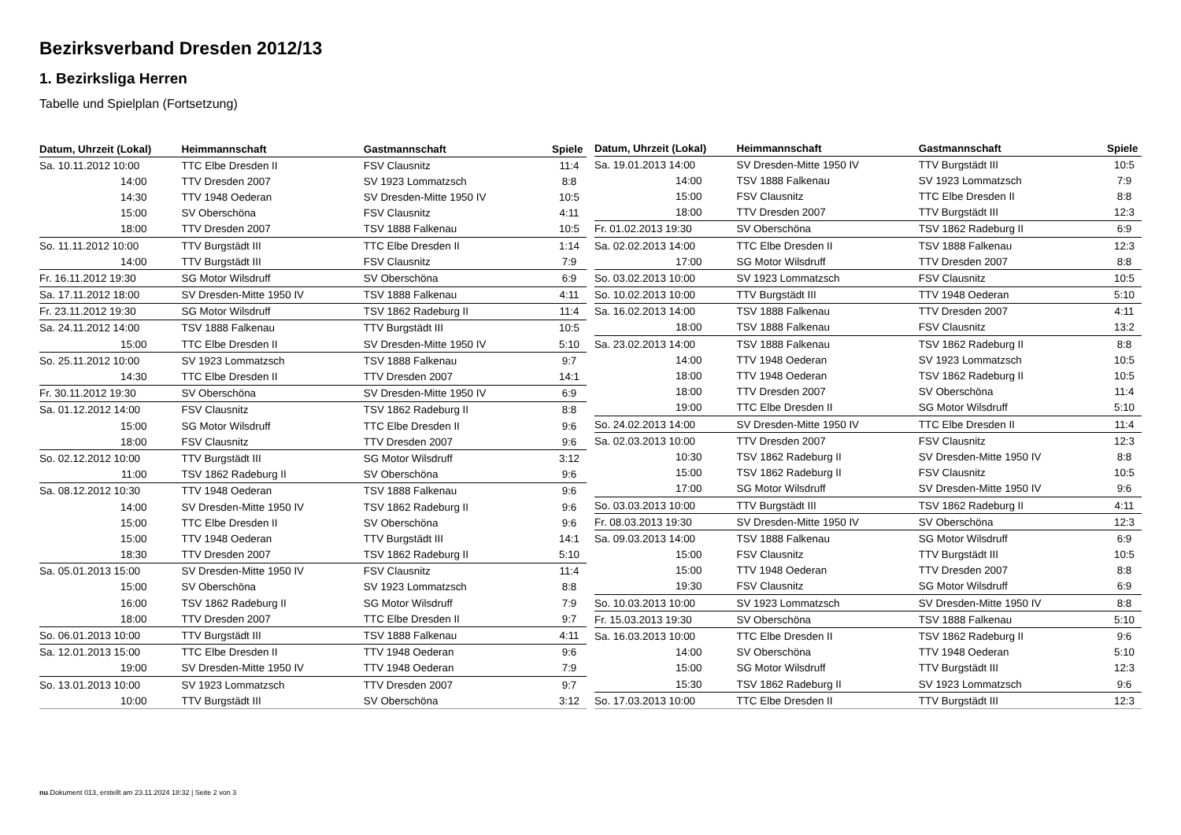Bezirksverband Dresden 2012/13
1. Bezirksliga Herren
Tabelle und Spielplan (Fortsetzung)
| Datum, Uhrzeit (Lokal) | Heimmannschaft | Gastmannschaft | Spiele |
| --- | --- | --- | --- |
| Sa. 10.11.2012 10:00 | TTC Elbe Dresden II | FSV Clausnitz | 11:4 |
| 14:00 | TTV Dresden 2007 | SV 1923 Lommatzsch | 8:8 |
| 14:30 | TTV 1948 Oederan | SV Dresden-Mitte 1950 IV | 10:5 |
| 15:00 | SV Oberschöna | FSV Clausnitz | 4:11 |
| 18:00 | TTV Dresden 2007 | TSV 1888 Falkenau | 10:5 |
| So. 11.11.2012 10:00 | TTV Burgstädt III | TTC Elbe Dresden II | 1:14 |
| 14:00 | TTV Burgstädt III | FSV Clausnitz | 7:9 |
| Fr. 16.11.2012 19:30 | SG Motor Wilsdruff | SV Oberschöna | 6:9 |
| Sa. 17.11.2012 18:00 | SV Dresden-Mitte 1950 IV | TSV 1888 Falkenau | 4:11 |
| Fr. 23.11.2012 19:30 | SG Motor Wilsdruff | TSV 1862 Radeburg II | 11:4 |
| Sa. 24.11.2012 14:00 | TSV 1888 Falkenau | TTV Burgstädt III | 10:5 |
| 15:00 | TTC Elbe Dresden II | SV Dresden-Mitte 1950 IV | 5:10 |
| So. 25.11.2012 10:00 | SV 1923 Lommatzsch | TSV 1888 Falkenau | 9:7 |
| 14:30 | TTC Elbe Dresden II | TTV Dresden 2007 | 14:1 |
| Fr. 30.11.2012 19:30 | SV Oberschöna | SV Dresden-Mitte 1950 IV | 6:9 |
| Sa. 01.12.2012 14:00 | FSV Clausnitz | TSV 1862 Radeburg II | 8:8 |
| 15:00 | SG Motor Wilsdruff | TTC Elbe Dresden II | 9:6 |
| 18:00 | FSV Clausnitz | TTV Dresden 2007 | 9:6 |
| So. 02.12.2012 10:00 | TTV Burgstädt III | SG Motor Wilsdruff | 3:12 |
| 11:00 | TSV 1862 Radeburg II | SV Oberschöna | 9:6 |
| Sa. 08.12.2012 10:30 | TTV 1948 Oederan | TSV 1888 Falkenau | 9:6 |
| 14:00 | SV Dresden-Mitte 1950 IV | TSV 1862 Radeburg II | 9:6 |
| 15:00 | TTC Elbe Dresden II | SV Oberschöna | 9:6 |
| 15:00 | TTV 1948 Oederan | TTV Burgstädt III | 14:1 |
| 18:30 | TTV Dresden 2007 | TSV 1862 Radeburg II | 5:10 |
| Sa. 05.01.2013 15:00 | SV Dresden-Mitte 1950 IV | FSV Clausnitz | 11:4 |
| 15:00 | SV Oberschöna | SV 1923 Lommatzsch | 8:8 |
| 16:00 | TSV 1862 Radeburg II | SG Motor Wilsdruff | 7:9 |
| 18:00 | TTV Dresden 2007 | TTC Elbe Dresden II | 9:7 |
| So. 06.01.2013 10:00 | TTV Burgstädt III | TSV 1888 Falkenau | 4:11 |
| Sa. 12.01.2013 15:00 | TTC Elbe Dresden II | TTV 1948 Oederan | 9:6 |
| 19:00 | SV Dresden-Mitte 1950 IV | TTV 1948 Oederan | 7:9 |
| So. 13.01.2013 10:00 | SV 1923 Lommatzsch | TTV Dresden 2007 | 9:7 |
| 10:00 | TTV Burgstädt III | SV Oberschöna | 3:12 |
| Datum, Uhrzeit (Lokal) | Heimmannschaft | Gastmannschaft | Spiele |
| --- | --- | --- | --- |
| Sa. 19.01.2013 14:00 | SV Dresden-Mitte 1950 IV | TTV Burgstädt III | 10:5 |
| 14:00 | TSV 1888 Falkenau | SV 1923 Lommatzsch | 7:9 |
| 15:00 | FSV Clausnitz | TTC Elbe Dresden II | 8:8 |
| 18:00 | TTV Dresden 2007 | TTV Burgstädt III | 12:3 |
| Fr. 01.02.2013 19:30 | SV Oberschöna | TSV 1862 Radeburg II | 6:9 |
| Sa. 02.02.2013 14:00 | TTC Elbe Dresden II | TSV 1888 Falkenau | 12:3 |
| 17:00 | SG Motor Wilsdruff | TTV Dresden 2007 | 8:8 |
| So. 03.02.2013 10:00 | SV 1923 Lommatzsch | FSV Clausnitz | 10:5 |
| So. 10.02.2013 10:00 | TTV Burgstädt III | TTV 1948 Oederan | 5:10 |
| Sa. 16.02.2013 14:00 | TSV 1888 Falkenau | TTV Dresden 2007 | 4:11 |
| 18:00 | TSV 1888 Falkenau | FSV Clausnitz | 13:2 |
| Sa. 23.02.2013 14:00 | TSV 1888 Falkenau | TSV 1862 Radeburg II | 8:8 |
| 14:00 | TTV 1948 Oederan | SV 1923 Lommatzsch | 10:5 |
| 18:00 | TTV 1948 Oederan | TSV 1862 Radeburg II | 10:5 |
| 18:00 | TTV Dresden 2007 | SV Oberschöna | 11:4 |
| 19:00 | TTC Elbe Dresden II | SG Motor Wilsdruff | 5:10 |
| So. 24.02.2013 14:00 | SV Dresden-Mitte 1950 IV | TTC Elbe Dresden II | 11:4 |
| Sa. 02.03.2013 10:00 | TTV Dresden 2007 | FSV Clausnitz | 12:3 |
| 10:30 | TSV 1862 Radeburg II | SV Dresden-Mitte 1950 IV | 8:8 |
| 15:00 | TSV 1862 Radeburg II | FSV Clausnitz | 10:5 |
| 17:00 | SG Motor Wilsdruff | SV Dresden-Mitte 1950 IV | 9:6 |
| So. 03.03.2013 10:00 | TTV Burgstädt III | TSV 1862 Radeburg II | 4:11 |
| Fr. 08.03.2013 19:30 | SV Dresden-Mitte 1950 IV | SV Oberschöna | 12:3 |
| Sa. 09.03.2013 14:00 | TSV 1888 Falkenau | SG Motor Wilsdruff | 6:9 |
| 15:00 | FSV Clausnitz | TTV Burgstädt III | 10:5 |
| 15:00 | TTV 1948 Oederan | TTV Dresden 2007 | 8:8 |
| 19:30 | FSV Clausnitz | SG Motor Wilsdruff | 6:9 |
| So. 10.03.2013 10:00 | SV 1923 Lommatzsch | SV Dresden-Mitte 1950 IV | 8:8 |
| Fr. 15.03.2013 19:30 | SV Oberschöna | TSV 1888 Falkenau | 5:10 |
| Sa. 16.03.2013 10:00 | TTC Elbe Dresden II | TSV 1862 Radeburg II | 9:6 |
| 14:00 | SV Oberschöna | TTV 1948 Oederan | 5:10 |
| 15:00 | SG Motor Wilsdruff | TTV Burgstädt III | 12:3 |
| 15:30 | TSV 1862 Radeburg II | SV 1923 Lommatzsch | 9:6 |
| So. 17.03.2013 10:00 | TTC Elbe Dresden II | TTV Burgstädt III | 12:3 |
nu.Dokument 013, erstellt am 23.11.2024 18:32 | Seite 2 von 3